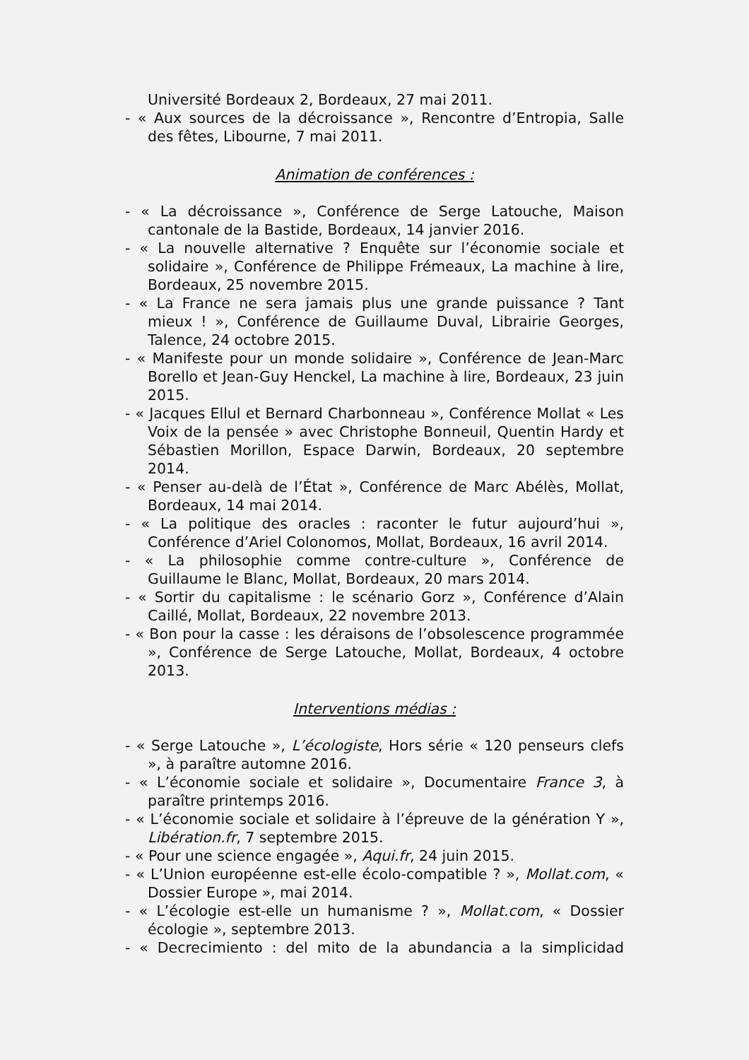Université Bordeaux 2, Bordeaux, 27 mai 2011.
- « Aux sources de la décroissance », Rencontre d’Entropia, Salle des fêtes, Libourne, 7 mai 2011.
Animation de conférences :
- « La décroissance », Conférence de Serge Latouche, Maison cantonale de la Bastide, Bordeaux, 14 janvier 2016.
- « La nouvelle alternative ? Enquête sur l’économie sociale et solidaire », Conférence de Philippe Frémeaux, La machine à lire, Bordeaux, 25 novembre 2015.
- « La France ne sera jamais plus une grande puissance ? Tant mieux ! », Conférence de Guillaume Duval, Librairie Georges, Talence, 24 octobre 2015.
- « Manifeste pour un monde solidaire », Conférence de Jean-Marc Borello et Jean-Guy Henckel, La machine à lire, Bordeaux, 23 juin 2015.
- « Jacques Ellul et Bernard Charbonneau », Conférence Mollat « Les Voix de la pensée » avec Christophe Bonneuil, Quentin Hardy et Sébastien Morillon, Espace Darwin, Bordeaux, 20 septembre 2014.
- « Penser au-delà de l’État », Conférence de Marc Abélès, Mollat, Bordeaux, 14 mai 2014.
- « La politique des oracles : raconter le futur aujourd’hui », Conférence d’Ariel Colonomos, Mollat, Bordeaux, 16 avril 2014.
- « La philosophie comme contre-culture », Conférence de Guillaume le Blanc, Mollat, Bordeaux, 20 mars 2014.
- « Sortir du capitalisme : le scénario Gorz », Conférence d’Alain Caillé, Mollat, Bordeaux, 22 novembre 2013.
- « Bon pour la casse : les déraisons de l’obsolescence programmée », Conférence de Serge Latouche, Mollat, Bordeaux, 4 octobre 2013.
Interventions médias :
- « Serge Latouche », L’écologiste, Hors série « 120 penseurs clefs », à paraître automne 2016.
- « L’économie sociale et solidaire », Documentaire France 3, à paraître printemps 2016.
- « L’économie sociale et solidaire à l’épreuve de la génération Y », Libération.fr, 7 septembre 2015.
- « Pour une science engagée », Aqui.fr, 24 juin 2015.
- « L’Union européenne est-elle écolo-compatible ? », Mollat.com, « Dossier Europe », mai 2014.
- « L’écologie est-elle un humanisme ? », Mollat.com, « Dossier écologie », septembre 2013.
- « Decrecimiento : del mito de la abundancia a la simplicidad